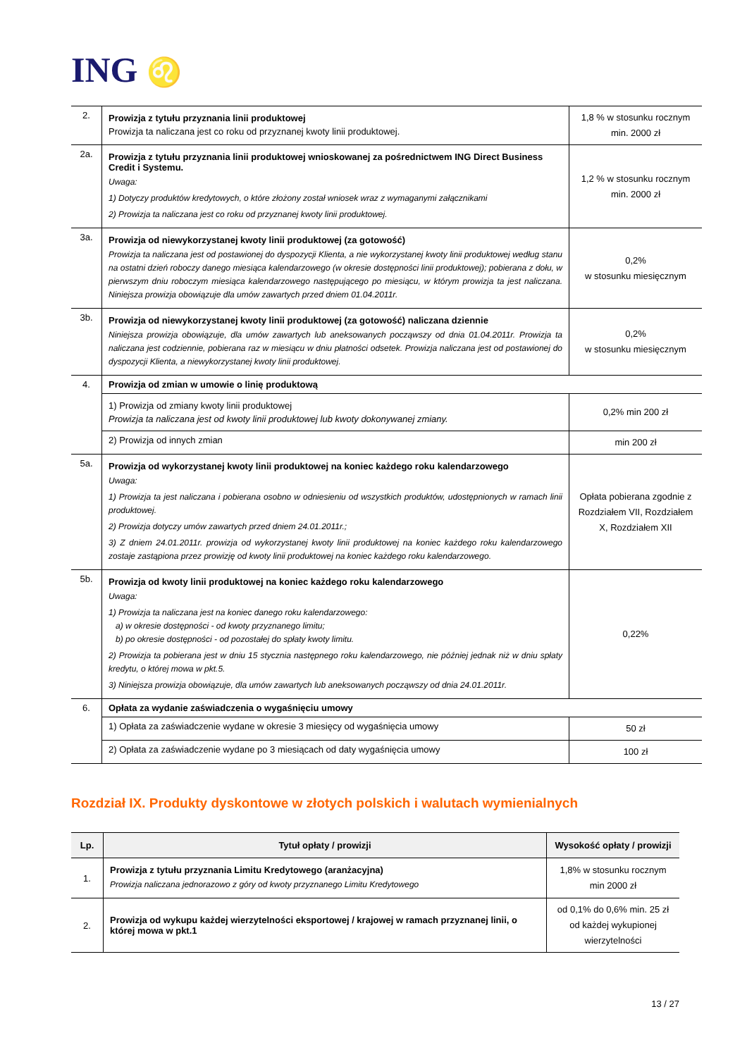ING ♌
| 2. | Prowizja z tytułu przyznania linii produktowej Prowizja ta naliczana jest co roku od przyznanej kwoty linii produktowej. | 1,8 % w stosunku rocznym min. 2000 zł |
| 2a. | Prowizja z tytułu przyznania linii produktowej wnioskowanej za pośrednictwem ING Direct Business Credit i Systemu. Uwaga: 1) Dotyczy produktów kredytowych, o które złożony został wniosek wraz z wymaganymi załącznikami 2) Prowizja ta naliczana jest co roku od przyznanej kwoty linii produktowej. | 1,2 % w stosunku rocznym min. 2000 zł |
| 3a. | Prowizja od niewykorzystanej kwoty linii produktowej (za gotowość) Prowizja ta naliczana jest od postawionej do dyspozycji Klienta, a nie wykorzystanej kwoty linii produktowej według stanu na ostatni dzień roboczy danego miesiąca kalendarzowego (w okresie dostępności linii produktowej); pobierana z dołu, w pierwszym dniu roboczym miesiąca kalendarzowego następującego po miesiącu, w którym prowizja ta jest naliczana. Niniejsza prowizja obowiązuje dla umów zawartych przed dniem 01.04.2011r. | 0,2% w stosunku miesięcznym |
| 3b. | Prowizja od niewykorzystanej kwoty linii produktowej (za gotowość) naliczana dziennie Niniejsza prowizja obowiązuje, dla umów zawartych lub aneksowanych począwszy od dnia 01.04.2011r. Prowizja ta naliczana jest codziennie, pobierana raz w miesiącu w dniu płatności odsetek. Prowizja naliczana jest od postawionej do dyspozycji Klienta, a niewykorzystanej kwoty linii produktowej. | 0,2% w stosunku miesięcznym |
| 4. | Prowizja od zmian w umowie o linię produktową | |
| | 1) Prowizja od zmiany kwoty linii produktowej Prowizja ta naliczana jest od kwoty linii produktowej lub kwoty dokonywanej zmiany. | 0,2% min 200 zł |
| | 2) Prowizja od innych zmian | min 200 zł |
| 5a. | Prowizja od wykorzystanej kwoty linii produktowej na koniec każdego roku kalendarzowego Uwaga: 1) Prowizja ta jest naliczana i pobierana osobno w odniesieniu od wszystkich produktów, udostępnionych w ramach linii produktowej. 2) Prowizja dotyczy umów zawartych przed dniem 24.01.2011r.; 3) Z dniem 24.01.2011r. prowizja od wykorzystanej kwoty linii produktowej na koniec każdego roku kalendarzowego zostaje zastąpiona przez prowizję od kwoty linii produktowej na koniec każdego roku kalendarzowego. | Opłata pobierana zgodnie z Rozdziałem VII, Rozdziałem X, Rozdziałem XII |
| 5b. | Prowizja od kwoty linii produktowej na koniec każdego roku kalendarzowego Uwaga: 1) Prowizja ta naliczana jest na koniec danego roku kalendarzowego: a) w okresie dostępności - od kwoty przyznanego limitu; b) po okresie dostępności - od pozostałej do spłaty kwoty limitu. 2) Prowizja ta pobierana jest w dniu 15 stycznia następnego roku kalendarzowego, nie później jednak niż w dniu spłaty kredytu, o której mowa w pkt.5. 3) Niniejsza prowizja obowiązuje, dla umów zawartych lub aneksowanych począwszy od dnia 24.01.2011r. | 0,22% |
| 6. | Opłata za wydanie zaświadczenia o wygaśnięciu umowy | |
| | 1) Opłata za zaświadczenie wydane w okresie 3 miesięcy od wygaśnięcia umowy | 50 zł |
| | 2) Opłata za zaświadczenie wydane po 3 miesiącach od daty wygaśnięcia umowy | 100 zł |
Rozdział IX. Produkty dyskontowe w złotych polskich i walutach wymienialnych
| Lp. | Tytuł opłaty / prowizji | Wysokość opłaty / prowizji |
| --- | --- | --- |
| 1. | Prowizja z tytułu przyznania Limitu Kredytowego (aranżacyjna) Prowizja naliczana jednorazowo z góry od kwoty przyznanego Limitu Kredytowego | 1,8% w stosunku rocznym min 2000 zł |
| 2. | Prowizja od wykupu każdej wierzytelności eksportowej / krajowej w ramach przyznanej linii, o której mowa w pkt.1 | od 0,1% do 0,6% min. 25 zł od każdej wykupionej wierzytelności |
13 / 27